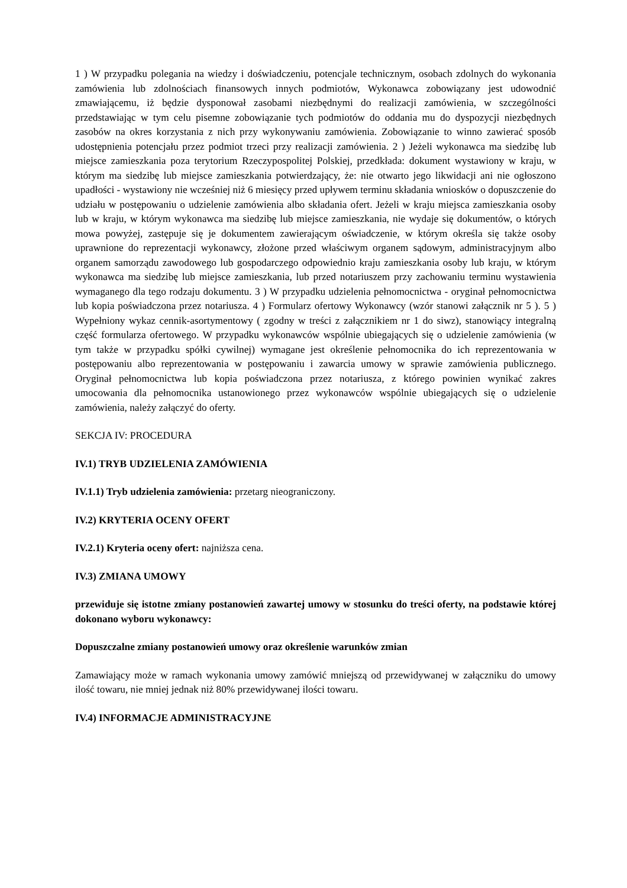1 ) W przypadku polegania na wiedzy i doświadczeniu, potencjale technicznym, osobach zdolnych do wykonania zamówienia lub zdolnościach finansowych innych podmiotów, Wykonawca zobowiązany jest udowodnić zmawiającemu, iż będzie dysponował zasobami niezbędnymi do realizacji zamówienia, w szczególności przedstawiając w tym celu pisemne zobowiązanie tych podmiotów do oddania mu do dyspozycji niezbędnych zasobów na okres korzystania z nich przy wykonywaniu zamówienia. Zobowiązanie to winno zawierać sposób udostępnienia potencjału przez podmiot trzeci przy realizacji zamówienia. 2 ) Jeżeli wykonawca ma siedzibę lub miejsce zamieszkania poza terytorium Rzeczypospolitej Polskiej, przedkłada: dokument wystawiony w kraju, w którym ma siedzibę lub miejsce zamieszkania potwierdzający, że: nie otwarto jego likwidacji ani nie ogłoszono upadłości - wystawiony nie wcześniej niż 6 miesięcy przed upływem terminu składania wniosków o dopuszczenie do udziału w postępowaniu o udzielenie zamówienia albo składania ofert. Jeżeli w kraju miejsca zamieszkania osoby lub w kraju, w którym wykonawca ma siedzibę lub miejsce zamieszkania, nie wydaje się dokumentów, o których mowa powyżej, zastępuje się je dokumentem zawierającym oświadczenie, w którym określa się także osoby uprawnione do reprezentacji wykonawcy, złożone przed właściwym organem sądowym, administracyjnym albo organem samorządu zawodowego lub gospodarczego odpowiednio kraju zamieszkania osoby lub kraju, w którym wykonawca ma siedzibę lub miejsce zamieszkania, lub przed notariuszem przy zachowaniu terminu wystawienia wymaganego dla tego rodzaju dokumentu. 3 ) W przypadku udzielenia pełnomocnictwa - oryginał pełnomocnictwa lub kopia poświadczona przez notariusza. 4 ) Formularz ofertowy Wykonawcy (wzór stanowi załącznik nr 5 ). 5 ) Wypełniony wykaz cennik-asortymentowy ( zgodny w treści z załącznikiem nr 1 do siwz), stanowiący integralną część formularza ofertowego. W przypadku wykonawców wspólnie ubiegających się o udzielenie zamówienia (w tym także w przypadku spółki cywilnej) wymagane jest określenie pełnomocnika do ich reprezentowania w postępowaniu albo reprezentowania w postępowaniu i zawarcia umowy w sprawie zamówienia publicznego. Oryginał pełnomocnictwa lub kopia poświadczona przez notariusza, z którego powinien wynikać zakres umocowania dla pełnomocnika ustanowionego przez wykonawców wspólnie ubiegających się o udzielenie zamówienia, należy załączyć do oferty.
SEKCJA IV: PROCEDURA
IV.1) TRYB UDZIELENIA ZAMÓWIENIA
IV.1.1) Tryb udzielenia zamówienia: przetarg nieograniczony.
IV.2) KRYTERIA OCENY OFERT
IV.2.1) Kryteria oceny ofert: najniższa cena.
IV.3) ZMIANA UMOWY
przewiduje się istotne zmiany postanowień zawartej umowy w stosunku do treści oferty, na podstawie której dokonano wyboru wykonawcy:
Dopuszczalne zmiany postanowień umowy oraz określenie warunków zmian
Zamawiający może w ramach wykonania umowy zamówić mniejszą od przewidywanej w załączniku do umowy ilość towaru, nie mniej jednak niż 80% przewidywanej ilości towaru.
IV.4) INFORMACJE ADMINISTRACYJNE